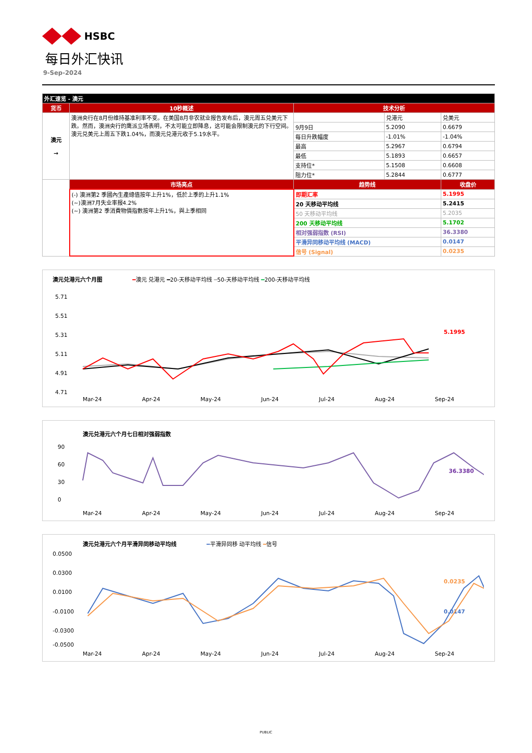HSBC
每日外汇快讯
9-Sep-2024
| 外汇速览 - 澳元 | | | | |
| --- | --- | --- | --- | --- |
| 货币 | 10秒概述 | 技术分析 | | |
| 澳元 → | 澳洲央行在8月份维持基准利率不变。在美国8月非农就业报告发布后，澳元周五兑美元下跌。然而，澳洲央行的鹰派立场表明，不太可能立即降息，这可能会限制澳元的下行空间。澳元兑美元上周五下跌1.04%，而澳元兑港元收于5.19水平。 | | 兑港元 | 兑美元 |
| | | 9月9日 | 5.2090 | 0.6679 |
| | | 每日升跌幅度 | -1.01% | -1.04% |
| | | 最高 | 5.2967 | 0.6794 |
| | | 最低 | 5.1893 | 0.6657 |
| | | 支持位* | 5.1508 | 0.6608 |
| | | 阻力位* | 5.2844 | 0.6777 |
| | 市场亮点 | 趋势线 | | 收盘价 |
| | (-) 澳洲第2 季國內生產總值按年上升1%，低於上季的上升1.1% (~)澳洲7月失业率报4.2% (~) 澳洲第2 季消費物價指數按年上升1%，與上季相同 | 即期汇率 | | 5.1995 |
| | | 20 天移动平均线 | | 5.2415 |
| | | 50 天移动平均线 | | 5.2035 |
| | | 200 天移动平均线 | | 5.1702 |
| | | 相对强弱指数 (RSI) | | 36.3380 |
| | | 平滑异同移动平均线 (MACD) | | 0.0147 |
| | | 信号 (Signal) | | 0.0235 |
澳元兑港元六个月图 ━澳元 兑港元 ━20-天移动平均线 ━50-天移动平均线 ━200-天移动平均线
5.71
5.51
5.31
5.11
4.91
4.71
5.1995
Mar-24 Apr-24 May-24 Jun-24 Jul-24 Aug-24 Sep-24
澳元兑港元六个月七日相对强弱指数
90
60
30
0
36.3380
Mar-24 Apr-24 May-24 Jun-24 Jul-24 Aug-24 Sep-24
澳元兑港元六个月平滑异同移动平均线 ━平滑异同移 动平均线 ━信号
0.0500
0.0300
0.0100
-0.0100
-0.0300
-0.0500
0.0235
0.0147
Mar-24 Apr-24 May-24 Jun-24 Jul-24 Aug-24 Sep-24
PUBLIC